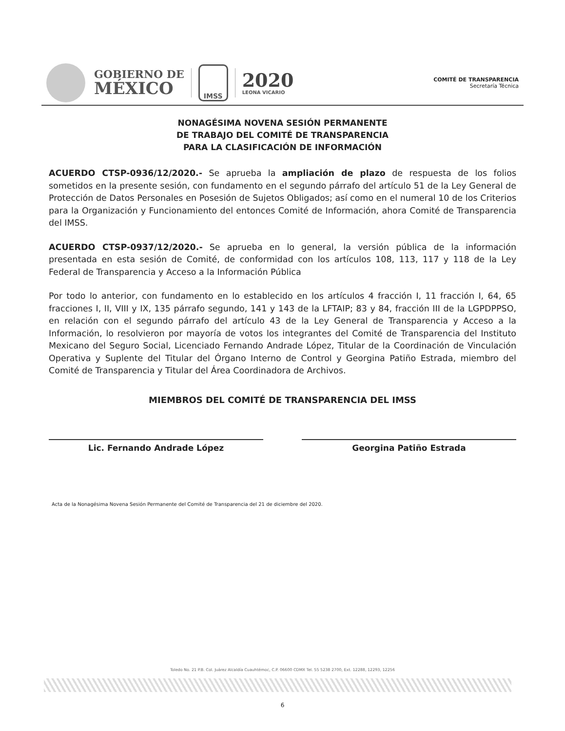GOBIERNO DE
MÉXICO
IMSS
2020
LEONA VICARIO
COMITÉ DE TRANSPARENCIA
Secretaría Técnica
NONAGÉSIMA NOVENA SESIÓN PERMANENTE
DE TRABAJO DEL COMITÉ DE TRANSPARENCIA
PARA LA CLASIFICACIÓN DE INFORMACIÓN
ACUERDO CTSP-0936/12/2020.- Se aprueba la ampliación de plazo de respuesta de los folios sometidos en la presente sesión, con fundamento en el segundo párrafo del artículo 51 de la Ley General de Protección de Datos Personales en Posesión de Sujetos Obligados; así como en el numeral 10 de los Criterios para la Organización y Funcionamiento del entonces Comité de Información, ahora Comité de Transparencia del IMSS.
ACUERDO CTSP-0937/12/2020.- Se aprueba en lo general, la versión pública de la información presentada en esta sesión de Comité, de conformidad con los artículos 108, 113, 117 y 118 de la Ley Federal de Transparencia y Acceso a la Información Pública
Por todo lo anterior, con fundamento en lo establecido en los artículos 4 fracción I, 11 fracción I, 64, 65 fracciones I, II, VIII y IX, 135 párrafo segundo, 141 y 143 de la LFTAIP; 83 y 84, fracción III de la LGPDPPSO, en relación con el segundo párrafo del artículo 43 de la Ley General de Transparencia y Acceso a la Información, lo resolvieron por mayoría de votos los integrantes del Comité de Transparencia del Instituto Mexicano del Seguro Social, Licenciado Fernando Andrade López, Titular de la Coordinación de Vinculación Operativa y Suplente del Titular del Órgano Interno de Control y Georgina Patiño Estrada, miembro del Comité de Transparencia y Titular del Área Coordinadora de Archivos.
MIEMBROS DEL COMITÉ DE TRANSPARENCIA DEL IMSS
Lic. Fernando Andrade López Georgina Patiño Estrada
Acta de la Nonagésima Novena Sesión Permanente del Comité de Transparencia del 21 de diciembre del 2020.
Toledo No. 21 P.B. Col. Juárez Alcaldía Cuauhtémoc, C.P. 06600 CDMX Tel. 55 5238 2700, Ext. 12288, 12293, 12256
6